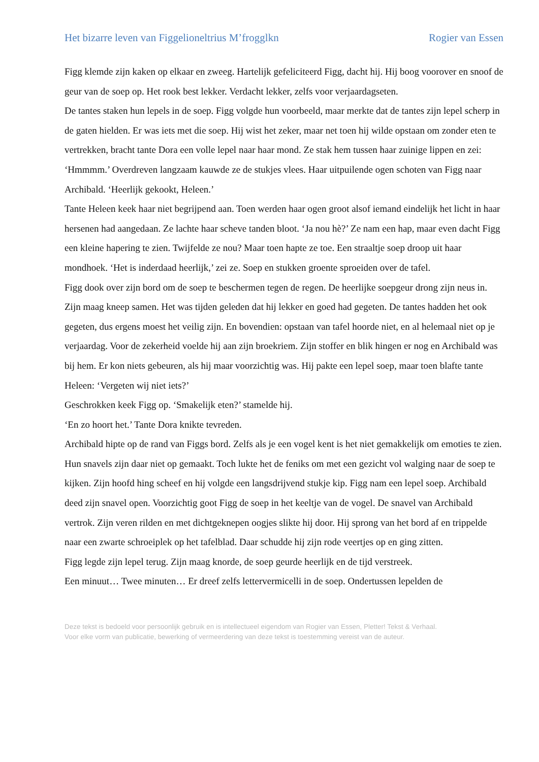Het bizarre leven van Figgelioneltrius M’frogglkn Rogier van Essen
Figg klemde zijn kaken op elkaar en zweeg. Hartelijk gefeliciteerd Figg, dacht hij. Hij boog voorover en snoof de geur van de soep op. Het rook best lekker. Verdacht lekker, zelfs voor verjaardagseten.
De tantes staken hun lepels in de soep. Figg volgde hun voorbeeld, maar merkte dat de tantes zijn lepel scherp in de gaten hielden. Er was iets met die soep. Hij wist het zeker, maar net toen hij wilde opstaan om zonder eten te vertrekken, bracht tante Dora een volle lepel naar haar mond. Ze stak hem tussen haar zuinige lippen en zei: ‘Hmmmm.’ Overdreven langzaam kauwde ze de stukjes vlees. Haar uitpuilende ogen schoten van Figg naar Archibald. ‘Heerlijk gekookt, Heleen.’
Tante Heleen keek haar niet begrijpend aan. Toen werden haar ogen groot alsof iemand eindelijk het licht in haar hersenen had aangedaan. Ze lachte haar scheve tanden bloot. ‘Ja nou hè?’ Ze nam een hap, maar even dacht Figg een kleine hapering te zien. Twijfelde ze nou? Maar toen hapte ze toe. Een straaltje soep droop uit haar mondhoek. ‘Het is inderdaad heerlijk,’ zei ze. Soep en stukken groente sproeiden over de tafel.
Figg dook over zijn bord om de soep te beschermen tegen de regen. De heerlijke soepgeur drong zijn neus in. Zijn maag kneep samen. Het was tijden geleden dat hij lekker en goed had gegeten. De tantes hadden het ook gegeten, dus ergens moest het veilig zijn. En bovendien: opstaan van tafel hoorde niet, en al helemaal niet op je verjaardag. Voor de zekerheid voelde hij aan zijn broekriem. Zijn stoffer en blik hingen er nog en Archibald was bij hem. Er kon niets gebeuren, als hij maar voorzichtig was. Hij pakte een lepel soep, maar toen blafte tante Heleen: ‘Vergeten wij niet iets?’
Geschrokken keek Figg op. ‘Smakelijk eten?’ stamelde hij.
‘En zo hoort het.’ Tante Dora knikte tevreden.
Archibald hipte op de rand van Figgs bord. Zelfs als je een vogel kent is het niet gemakkelijk om emoties te zien. Hun snavels zijn daar niet op gemaakt. Toch lukte het de feniks om met een gezicht vol walging naar de soep te kijken. Zijn hoofd hing scheef en hij volgde een langsdrijvend stukje kip. Figg nam een lepel soep. Archibald deed zijn snavel open. Voorzichtig goot Figg de soep in het keeltje van de vogel. De snavel van Archibald vertrok. Zijn veren rilden en met dichtgeknepen oogjes slikte hij door. Hij sprong van het bord af en trippelde naar een zwarte schroeiplek op het tafelblad. Daar schudde hij zijn rode veertjes op en ging zitten.
Figg legde zijn lepel terug. Zijn maag knorde, de soep geurde heerlijk en de tijd verstreek.
Een minuut… Twee minuten… Er dreef zelfs lettervermicelli in de soep. Ondertussen lepelden de
Deze tekst is bedoeld voor persoonlijk gebruik en is intellectueel eigendom van Rogier van Essen, Pletter! Tekst & Verhaal.
Voor elke vorm van publicatie, bewerking of vermeerdering van deze tekst is toestemming vereist van de auteur.